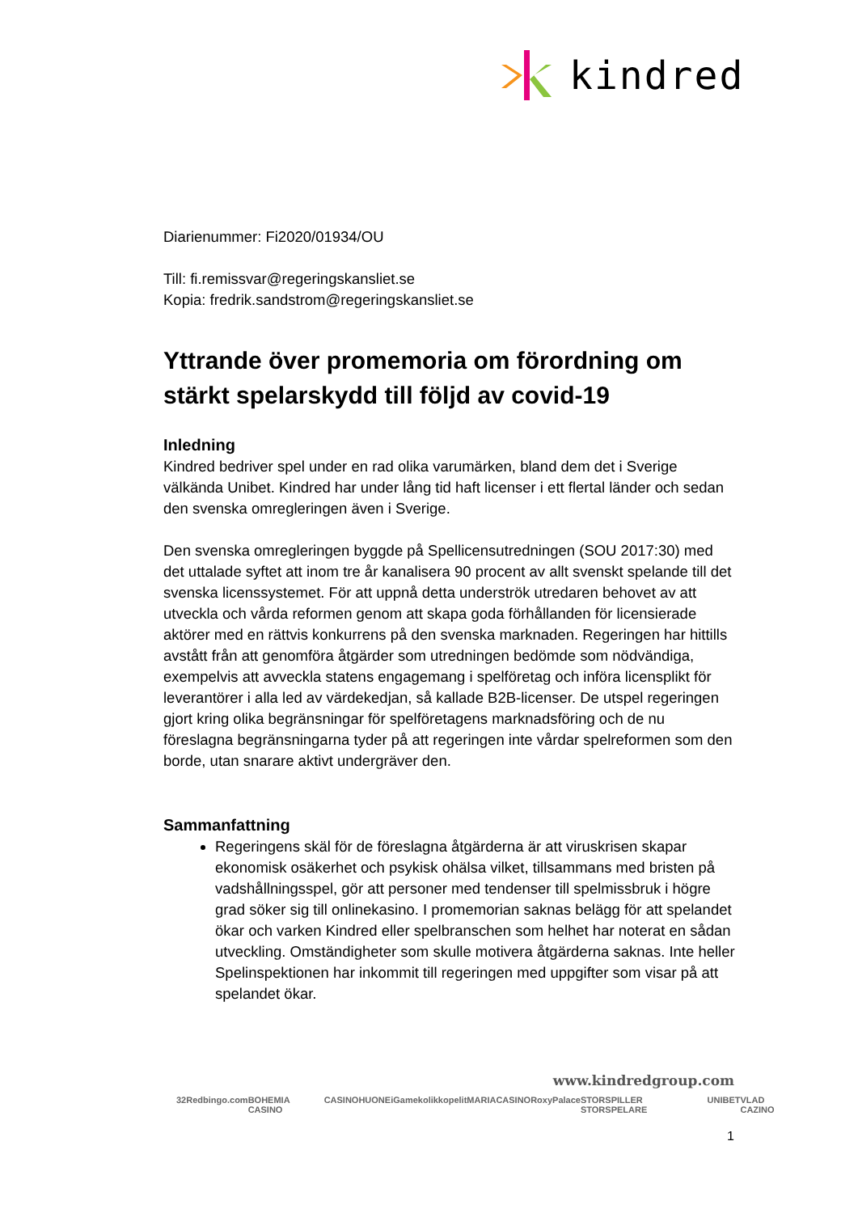kindred
Diarienummer: Fi2020/01934/OU
Till: fi.remissvar@regeringskansliet.se
Kopia: fredrik.sandstrom@regeringskansliet.se
Yttrande över promemoria om förordning om stärkt spelarskydd till följd av covid-19
Inledning
Kindred bedriver spel under en rad olika varumärken, bland dem det i Sverige välkända Unibet. Kindred har under lång tid haft licenser i ett flertal länder och sedan den svenska omregleringen även i Sverige.
Den svenska omregleringen byggde på Spellicensutredningen (SOU 2017:30) med det uttalade syftet att inom tre år kanalisera 90 procent av allt svenskt spelande till det svenska licenssystemet. För att uppnå detta underströk utredaren behovet av att utveckla och vårda reformen genom att skapa goda förhållanden för licensierade aktörer med en rättvis konkurrens på den svenska marknaden. Regeringen har hittills avstått från att genomföra åtgärder som utredningen bedömde som nödvändiga, exempelvis att avveckla statens engagemang i spelföretag och införa licensplikt för leverantörer i alla led av värdekedjan, så kallade B2B-licenser. De utspel regeringen gjort kring olika begränsningar för spelföretagens marknadsföring och de nu föreslagna begränsningarna tyder på att regeringen inte vårdar spelreformen som den borde, utan snarare aktivt undergräver den.
Sammanfattning
Regeringens skäl för de föreslagna åtgärderna är att viruskrisen skapar ekonomisk osäkerhet och psykisk ohälsa vilket, tillsammans med bristen på vadshållningsspel, gör att personer med tendenser till spelmissbruk i högre grad söker sig till onlinekasino. I promemorian saknas belägg för att spelandet ökar och varken Kindred eller spelbranschen som helhet har noterat en sådan utveckling. Omständigheter som skulle motivera åtgärderna saknas. Inte heller Spelinspektionen har inkommit till regeringen med uppgifter som visar på att spelandet ökar.
www.kindredgroup.com
32Red bingo.com BOHEMIA CASINO CASINOHUONE iGame kolikkopelit MARIACASINO RoxyPalace STORSPILLER STORSPELARE UNIBET VLAD CAZINO
1